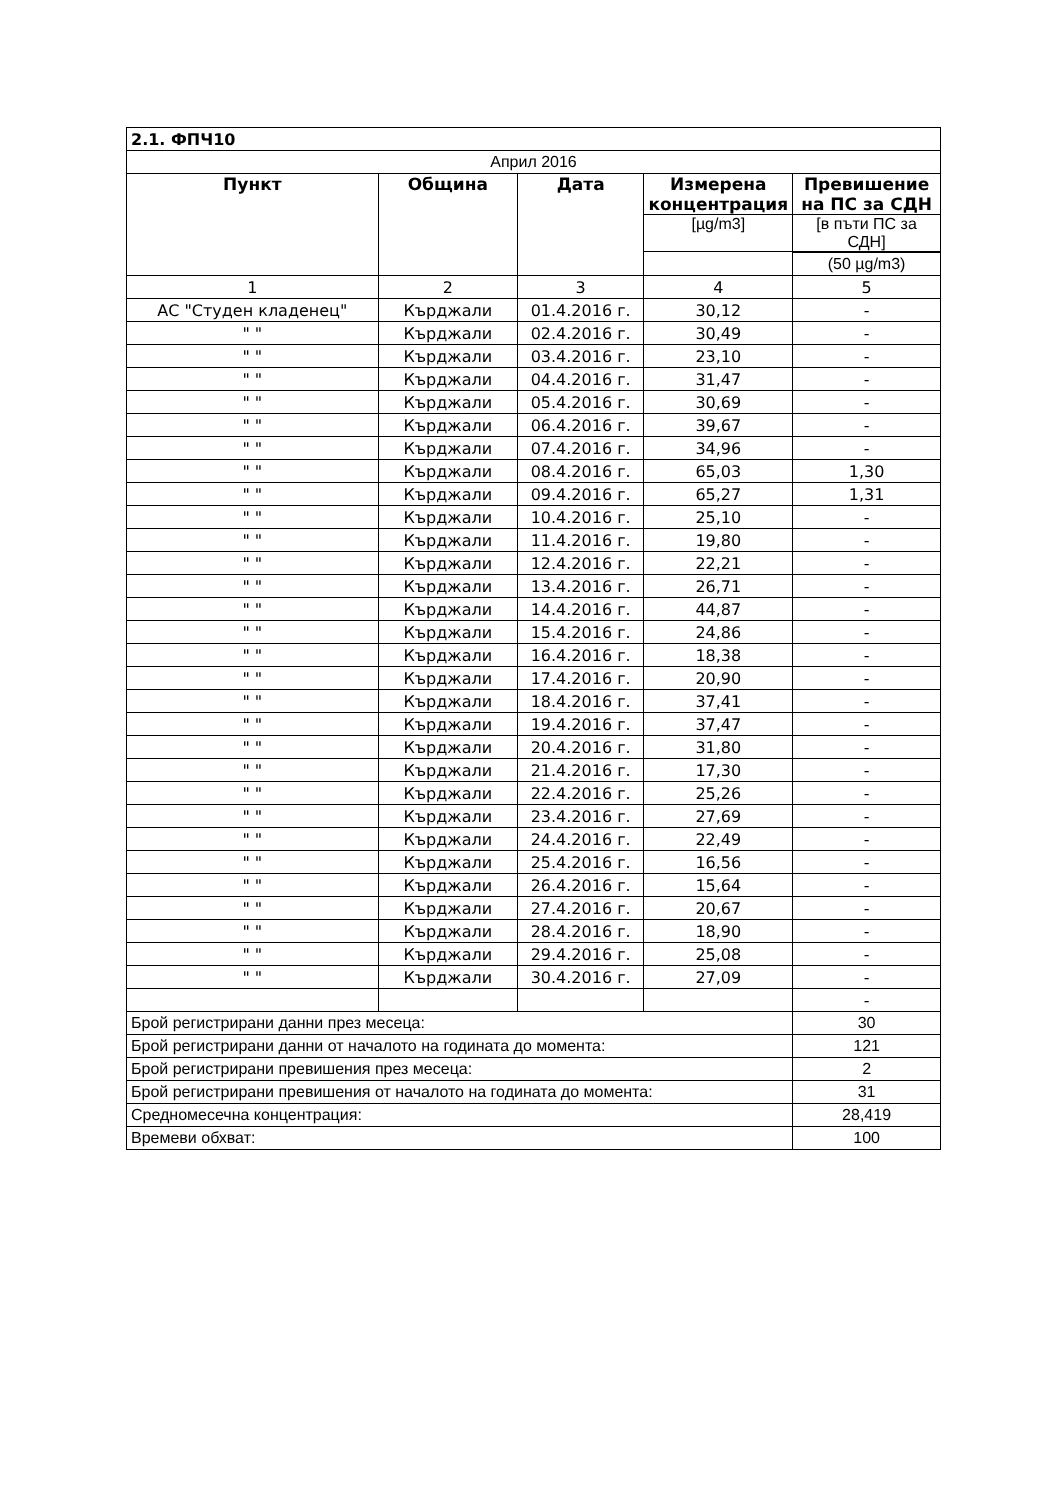| 2.1. ФПЧ10 | | | | |
| Април 2016 | | | | |
| Пункт | Община | Дата | Измерена концентрация | Превишение на ПС за СДН |
| | | | [µg/m3] | [в пъти ПС за СДН] |
| | | | | (50 µg/m3) |
| 1 | 2 | 3 | 4 | 5 |
| АС "Студен кладенец" | Кърджали | 01.4.2016 г. | 30,12 | - |
| " " | Кърджали | 02.4.2016 г. | 30,49 | - |
| " " | Кърджали | 03.4.2016 г. | 23,10 | - |
| " " | Кърджали | 04.4.2016 г. | 31,47 | - |
| " " | Кърджали | 05.4.2016 г. | 30,69 | - |
| " " | Кърджали | 06.4.2016 г. | 39,67 | - |
| " " | Кърджали | 07.4.2016 г. | 34,96 | - |
| " " | Кърджали | 08.4.2016 г. | 65,03 | 1,30 |
| " " | Кърджали | 09.4.2016 г. | 65,27 | 1,31 |
| " " | Кърджали | 10.4.2016 г. | 25,10 | - |
| " " | Кърджали | 11.4.2016 г. | 19,80 | - |
| " " | Кърджали | 12.4.2016 г. | 22,21 | - |
| " " | Кърджали | 13.4.2016 г. | 26,71 | - |
| " " | Кърджали | 14.4.2016 г. | 44,87 | - |
| " " | Кърджали | 15.4.2016 г. | 24,86 | - |
| " " | Кърджали | 16.4.2016 г. | 18,38 | - |
| " " | Кърджали | 17.4.2016 г. | 20,90 | - |
| " " | Кърджали | 18.4.2016 г. | 37,41 | - |
| " " | Кърджали | 19.4.2016 г. | 37,47 | - |
| " " | Кърджали | 20.4.2016 г. | 31,80 | - |
| " " | Кърджали | 21.4.2016 г. | 17,30 | - |
| " " | Кърджали | 22.4.2016 г. | 25,26 | - |
| " " | Кърджали | 23.4.2016 г. | 27,69 | - |
| " " | Кърджали | 24.4.2016 г. | 22,49 | - |
| " " | Кърджали | 25.4.2016 г. | 16,56 | - |
| " " | Кърджали | 26.4.2016 г. | 15,64 | - |
| " " | Кърджали | 27.4.2016 г. | 20,67 | - |
| " " | Кърджали | 28.4.2016 г. | 18,90 | - |
| " " | Кърджали | 29.4.2016 г. | 25,08 | - |
| " " | Кърджали | 30.4.2016 г. | 27,09 | - |
| | | | | - |
| Брой регистрирани данни през месеца: | | | | 30 |
| Брой регистрирани данни от началото на годината до момента: | | | | 121 |
| Брой регистрирани превишения през месеца: | | | | 2 |
| Брой регистрирани превишения от началото на годината до момента: | | | | 31 |
| Средномесечна концентрация: | | | | 28,419 |
| Времеви обхват: | | | | 100 |